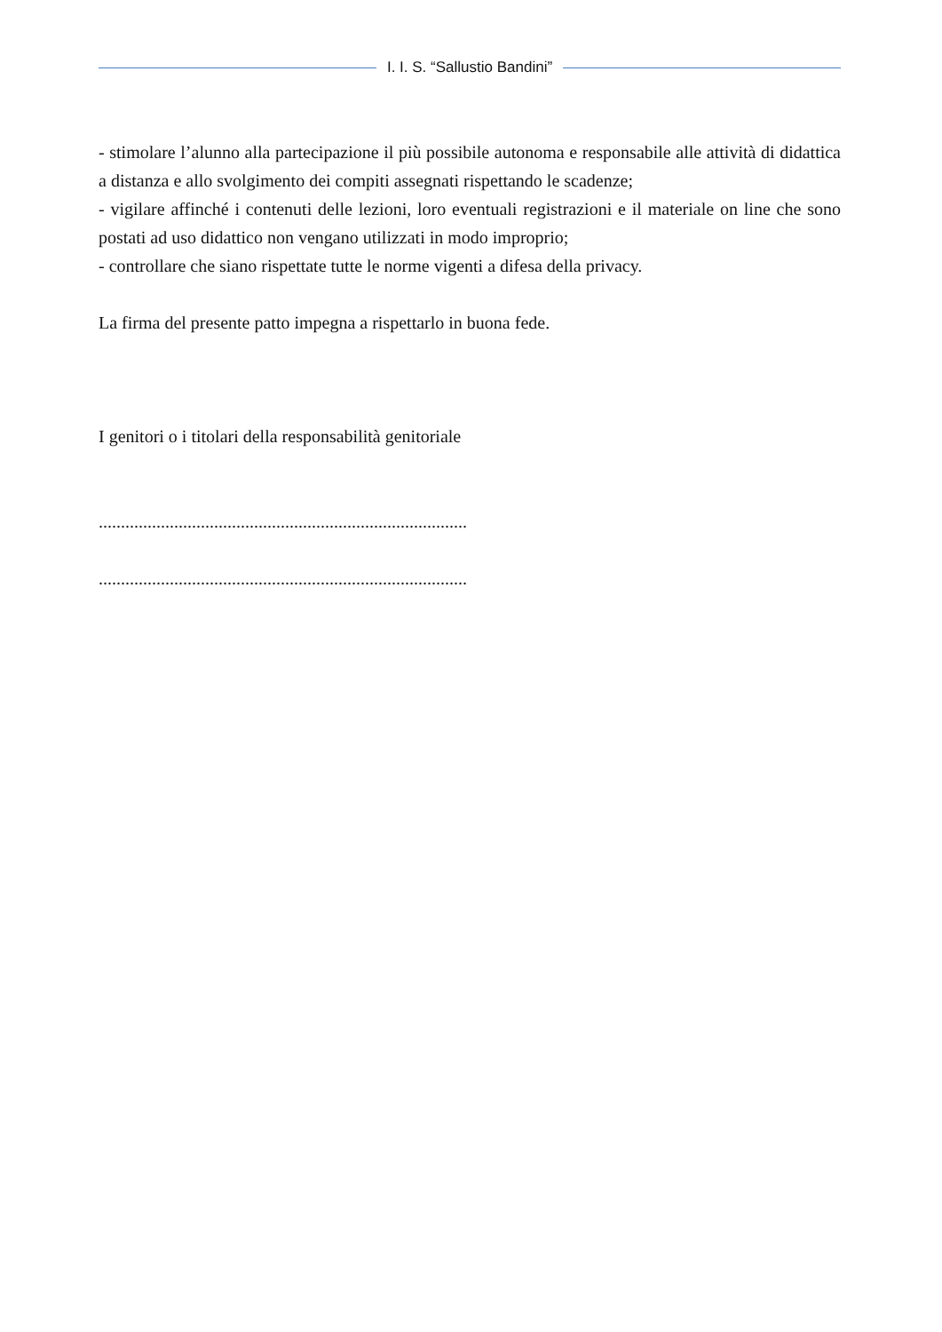I. I. S. “Sallustio Bandini”
- stimolare l’alunno alla partecipazione il più possibile autonoma e responsabile alle attività di didattica a distanza e allo svolgimento dei compiti assegnati rispettando le scadenze;
- vigilare affinché i contenuti delle lezioni, loro eventuali registrazioni e il materiale on line che sono postati ad uso didattico non vengano utilizzati in modo improprio;
- controllare che siano rispettate tutte le norme vigenti a difesa della privacy.
La firma del presente patto impegna a rispettarlo in buona fede.
I genitori o i titolari della responsabilità genitoriale
...................................................................................
...................................................................................